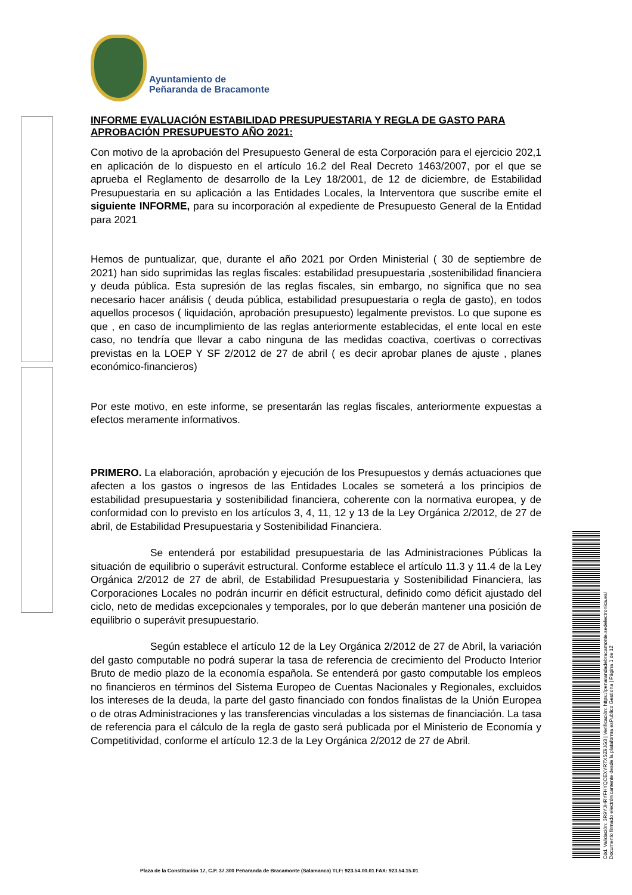Ayuntamiento de
Peñaranda de Bracamonte
INFORME EVALUACIÓN ESTABILIDAD PRESUPUESTARIA Y REGLA DE GASTO PARA APROBACIÓN PRESUPUESTO AÑO 2021:
Con motivo de la aprobación del Presupuesto General de esta Corporación para el ejercicio 202,1 en aplicación de lo dispuesto en el artículo 16.2 del Real Decreto 1463/2007, por el que se aprueba el Reglamento de desarrollo de la Ley 18/2001, de 12 de diciembre, de Estabilidad Presupuestaria en su aplicación a las Entidades Locales, la Interventora que suscribe emite el siguiente INFORME, para su incorporación al expediente de Presupuesto General de la Entidad para 2021
Hemos de puntualizar, que, durante el año 2021 por Orden Ministerial ( 30 de septiembre de 2021) han sido suprimidas las reglas fiscales: estabilidad presupuestaria ,sostenibilidad financiera y deuda pública. Esta supresión de las reglas fiscales, sin embargo, no significa que no sea necesario hacer análisis ( deuda pública, estabilidad presupuestaria o regla de gasto), en todos aquellos procesos ( liquidación, aprobación presupuesto) legalmente previstos. Lo que supone es que , en caso de incumplimiento de las reglas anteriormente establecidas, el ente local en este caso, no tendría que llevar a cabo ninguna de las medidas coactiva, coertivas o correctivas previstas en la LOEP Y SF 2/2012 de 27 de abril ( es decir aprobar planes de ajuste , planes económico-financieros)
Por este motivo, en este informe, se presentarán las reglas fiscales, anteriormente expuestas a efectos meramente informativos.
PRIMERO. La elaboración, aprobación y ejecución de los Presupuestos y demás actuaciones que afecten a los gastos o ingresos de las Entidades Locales se someterá a los principios de estabilidad presupuestaria y sostenibilidad financiera, coherente con la normativa europea, y de conformidad con lo previsto en los artículos 3, 4, 11, 12 y 13 de la Ley Orgánica 2/2012, de 27 de abril, de Estabilidad Presupuestaria y Sostenibilidad Financiera.
Se entenderá por estabilidad presupuestaria de las Administraciones Públicas la situación de equilibrio o superávit estructural. Conforme establece el artículo 11.3 y 11.4 de la Ley Orgánica 2/2012 de 27 de abril, de Estabilidad Presupuestaria y Sostenibilidad Financiera, las Corporaciones Locales no podrán incurrir en déficit estructural, definido como déficit ajustado del ciclo, neto de medidas excepcionales y temporales, por lo que deberán mantener una posición de equilibrio o superávit presupuestario.
Según establece el artículo 12 de la Ley Orgánica 2/2012 de 27 de Abril, la variación del gasto computable no podrá superar la tasa de referencia de crecimiento del Producto Interior Bruto de medio plazo de la economía española. Se entenderá por gasto computable los empleos no financieros en términos del Sistema Europeo de Cuentas Nacionales y Regionales, excluidos los intereses de la deuda, la parte del gasto financiado con fondos finalistas de la Unión Europea o de otras Administraciones y las transferencias vinculadas a los sistemas de financiación. La tasa de referencia para el cálculo de la regla de gasto será publicada por el Ministerio de Economía y Competitividad, conforme el artículo 12.3 de la Ley Orgánica 2/2012 de 27 de Abril.
Plaza de la Constitución 17, C.P. 37.300 Peñaranda de Bracamonte (Salamanca) TLF: 923.54.00.01 FAX: 923.54.15.01
Cód. Validación: 3R9YJHRYFHYQCEXYR7XSZ9JG3 | Verificación: https://penarandadebracamonte.sedelectronica.es/
Documento firmado electrónicamente desde la plataforma esPublico Gestiona | Página 1 de 12